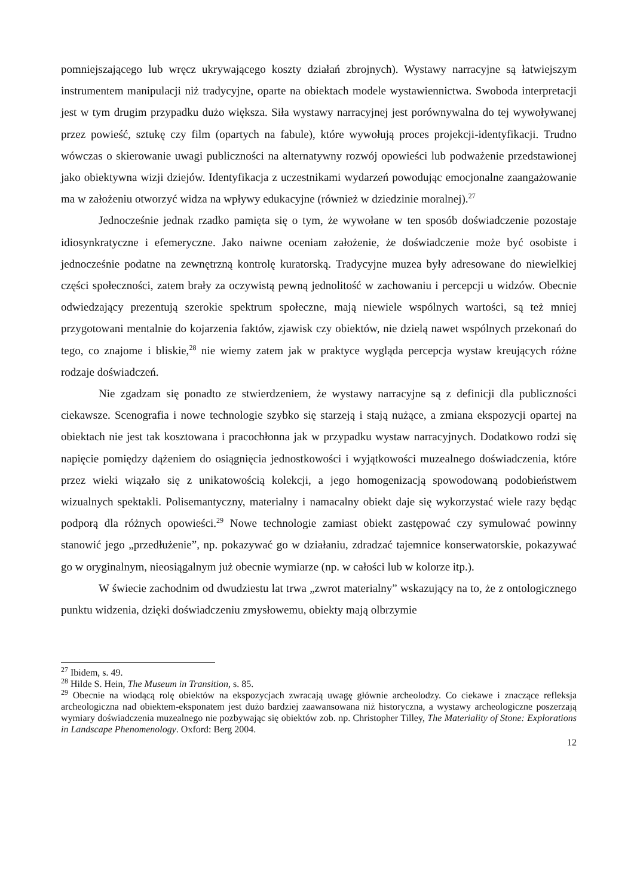pomniejszającego lub wręcz ukrywającego koszty działań zbrojnych). Wystawy narracyjne są łatwiejszym instrumentem manipulacji niż tradycyjne, oparte na obiektach modele wystawiennictwa. Swoboda interpretacji jest w tym drugim przypadku dużo większa. Siła wystawy narracyjnej jest porównywalna do tej wywoływanej przez powieść, sztukę czy film (opartych na fabule), które wywołują proces projekcji-identyfikacji. Trudno wówczas o skierowanie uwagi publiczności na alternatywny rozwój opowieści lub podważenie przedstawionej jako obiektywna wizji dziejów. Identyfikacja z uczestnikami wydarzeń powodując emocjonalne zaangażowanie ma w założeniu otworzyć widza na wpływy edukacyjne (również w dziedzinie moralnej).<sup>27</sup>
Jednocześnie jednak rzadko pamięta się o tym, że wywołane w ten sposób doświadczenie pozostaje idiosynkratyczne i efemeryczne. Jako naiwne oceniam założenie, że doświadczenie może być osobiste i jednocześnie podatne na zewnętrzną kontrolę kuratorską. Tradycyjne muzea były adresowane do niewielkiej części społeczności, zatem brały za oczywistą pewną jednolitość w zachowaniu i percepcji u widzów. Obecnie odwiedzający prezentują szerokie spektrum społeczne, mają niewiele wspólnych wartości, są też mniej przygotowani mentalnie do kojarzenia faktów, zjawisk czy obiektów, nie dzielą nawet wspólnych przekonań do tego, co znajome i bliskie,<sup>28</sup> nie wiemy zatem jak w praktyce wygląda percepcja wystaw kreujących różne rodzaje doświadczeń.
Nie zgadzam się ponadto ze stwierdzeniem, że wystawy narracyjne są z definicji dla publiczności ciekawsze. Scenografia i nowe technologie szybko się starzeją i stają nużące, a zmiana ekspozycji opartej na obiektach nie jest tak kosztowana i pracochłonna jak w przypadku wystaw narracyjnych. Dodatkowo rodzi się napięcie pomiędzy dążeniem do osiągnięcia jednostkowości i wyjątkowości muzealnego doświadczenia, które przez wieki wiązało się z unikatowością kolekcji, a jego homogenizacją spowodowaną podobieństwem wizualnych spektakli. Polisemantyczny, materialny i namacalny obiekt daje się wykorzystać wiele razy będąc podporą dla różnych opowieści.<sup>29</sup> Nowe technologie zamiast obiekt zastępować czy symulować powinny stanowić jego „przedłużenie”, np. pokazywać go w działaniu, zdradzać tajemnice konserwatorskie, pokazywać go w oryginalnym, nieosiągalnym już obecnie wymiarze (np. w całości lub w kolorze itp.).
W świecie zachodnim od dwudziestu lat trwa „zwrot materialny” wskazujący na to, że z ontologicznego punktu widzenia, dzięki doświadczeniu zmysłowemu, obiekty mają olbrzymie
<sup>27</sup> Ibidem, s. 49.
<sup>28</sup> Hilde S. Hein, The Museum in Transition, s. 85.
<sup>29</sup> Obecnie na wiodącą rolę obiektów na ekspozycjach zwracają uwagę głównie archeolodzy. Co ciekawe i znaczące refleksja archeologiczna nad obiektem-eksponatem jest dużo bardziej zaawansowana niż historyczna, a wystawy archeologiczne poszerzają wymiary doświadczenia muzealnego nie pozbywając się obiektów zob. np. Christopher Tilley, The Materiality of Stone: Explorations in Landscape Phenomenology. Oxford: Berg 2004.
12